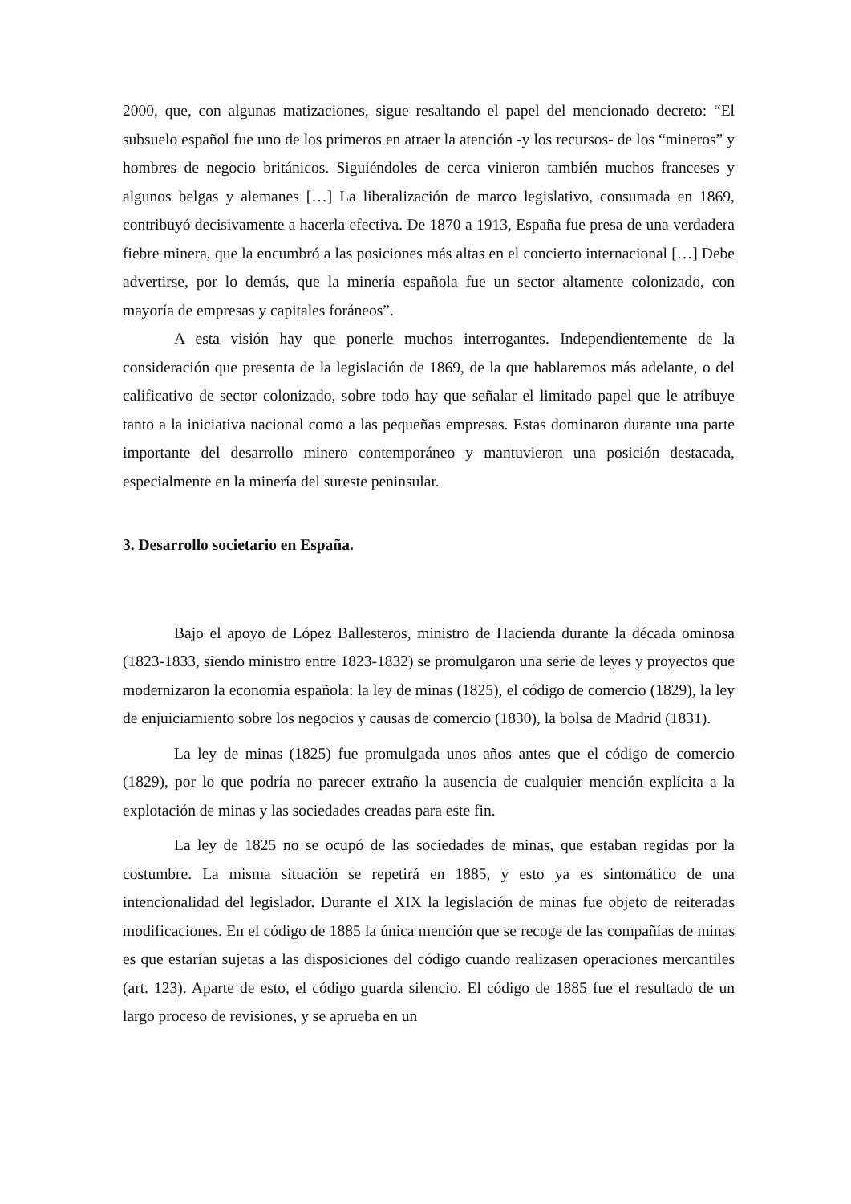2000, que, con algunas matizaciones, sigue resaltando el papel del mencionado decreto: “El subsuelo español fue uno de los primeros en atraer la atención -y los recursos- de los “mineros” y hombres de negocio británicos. Siguiéndoles de cerca vinieron también muchos franceses y algunos belgas y alemanes […] La liberalización de marco legislativo, consumada en 1869, contribuyó decisivamente a hacerla efectiva. De 1870 a 1913, España fue presa de una verdadera fiebre minera, que la encumbró a las posiciones más altas en el concierto internacional […] Debe advertirse, por lo demás, que la minería española fue un sector altamente colonizado, con mayoría de empresas y capitales foráneos”.
A esta visión hay que ponerle muchos interrogantes. Independientemente de la consideración que presenta de la legislación de 1869, de la que hablaremos más adelante, o del calificativo de sector colonizado, sobre todo hay que señalar el limitado papel que le atribuye tanto a la iniciativa nacional como a las pequeñas empresas. Estas dominaron durante una parte importante del desarrollo minero contemporáneo y mantuvieron una posición destacada, especialmente en la minería del sureste peninsular.
3. Desarrollo societario en España.
Bajo el apoyo de López Ballesteros, ministro de Hacienda durante la década ominosa (1823-1833, siendo ministro entre 1823-1832) se promulgaron una serie de leyes y proyectos que modernizaron la economía española: la ley de minas (1825), el código de comercio (1829), la ley de enjuiciamiento sobre los negocios y causas de comercio (1830), la bolsa de Madrid (1831).
La ley de minas (1825) fue promulgada unos años antes que el código de comercio (1829), por lo que podría no parecer extraño la ausencia de cualquier mención explícita a la explotación de minas y las sociedades creadas para este fin.
La ley de 1825 no se ocupó de las sociedades de minas, que estaban regidas por la costumbre. La misma situación se repetirá en 1885, y esto ya es sintomático de una intencionalidad del legislador. Durante el XIX la legislación de minas fue objeto de reiteradas modificaciones. En el código de 1885 la única mención que se recoge de las compañías de minas es que estarían sujetas a las disposiciones del código cuando realizasen operaciones mercantiles (art. 123). Aparte de esto, el código guarda silencio. El código de 1885 fue el resultado de un largo proceso de revisiones, y se aprueba en un